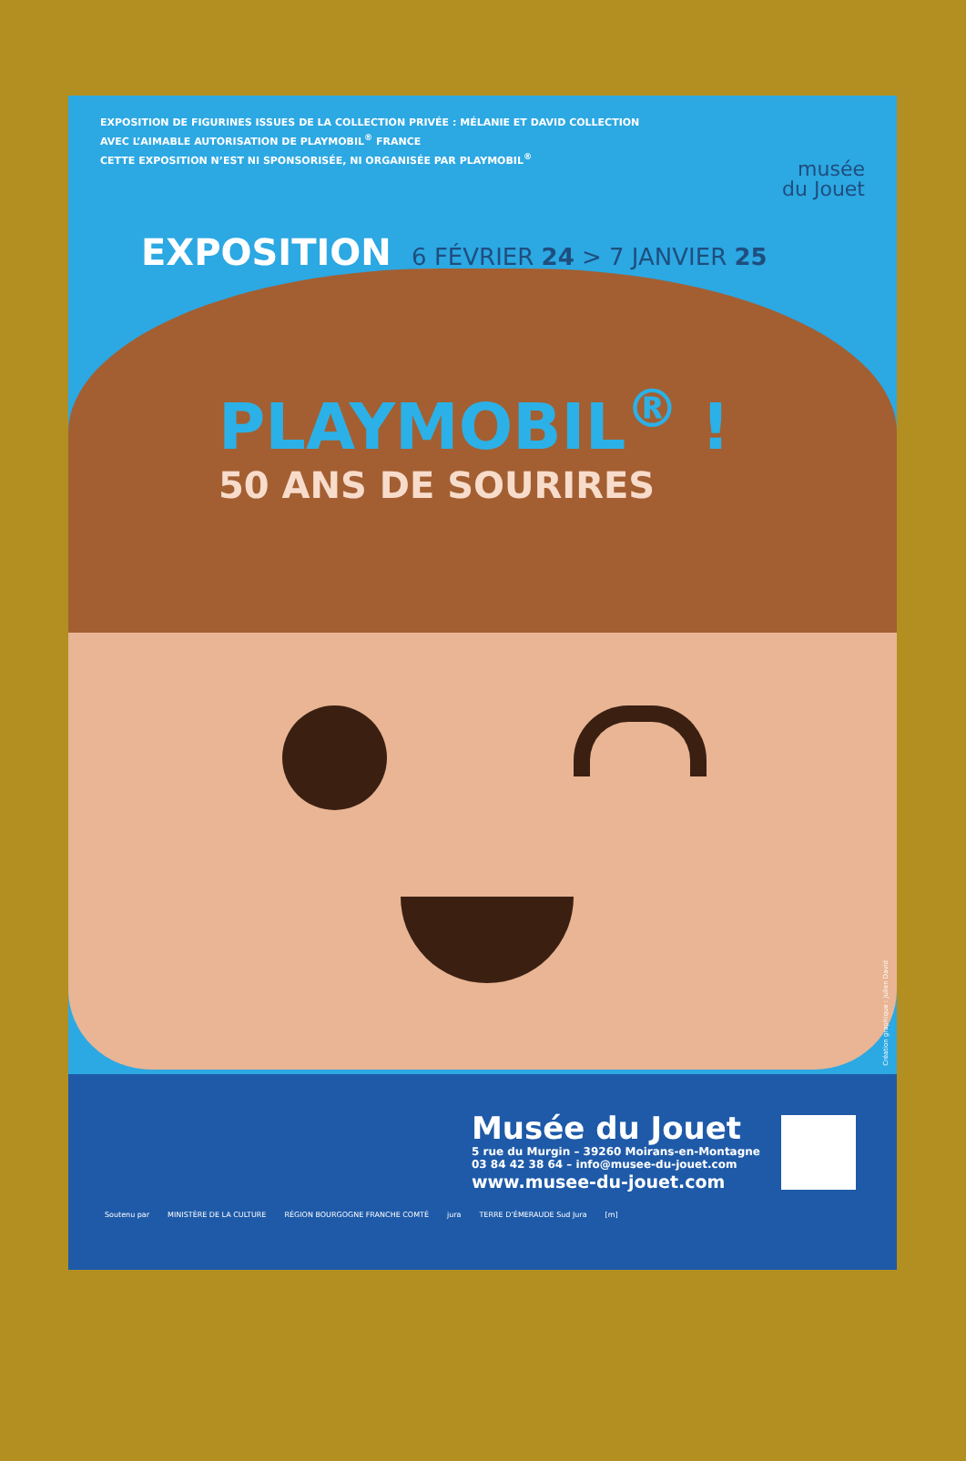EXPOSITION DE FIGURINES ISSUES DE LA COLLECTION PRIVÉE : MÉLANIE ET DAVID COLLECTION
AVEC L’AIMABLE AUTORISATION DE PLAYMOBIL<sup>®</sup> FRANCE
CETTE EXPOSITION N’EST NI SPONSORISÉE, NI ORGANISÉE PAR PLAYMOBIL<sup>®</sup>
musée
du Jouet
EXPOSITION 6 FÉVRIER 24 > 7 JANVIER 25
PLAYMOBIL<sup>®</sup> !
50 ANS DE SOURIRES
Création graphique : Julien David
Musée du Jouet
5 rue du Murgin – 39260 Moirans-en-Montagne
03 84 42 38 64 – info@musee-du-jouet.com
www.musee-du-jouet.com
Soutenu par MINISTÈRE DE LA CULTURE RÉGION BOURGOGNE FRANCHE COMTÉ jura TERRE D’ÉMERAUDE Sud Jura [m]